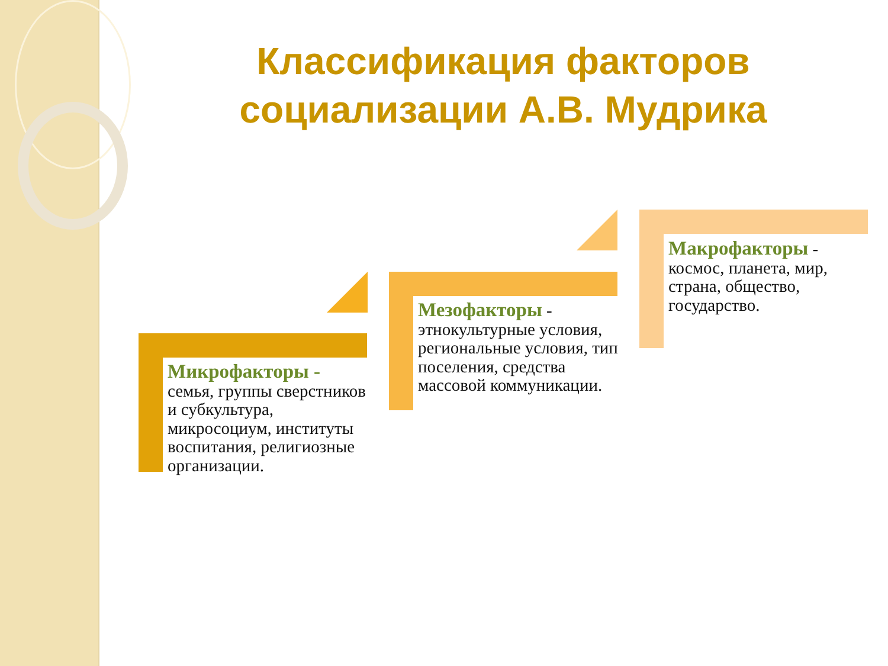Классификация факторов социализации А.В. Мудрика
Микрофакторы - семья, группы сверстников и субкультура, микросоциум, институты воспитания, религиозные организации.
Мезофакторы - этнокультурные условия, региональные условия, тип поселения, средства массовой коммуникации.
Макрофакторы - космос, планета, мир, страна, общество, государство.